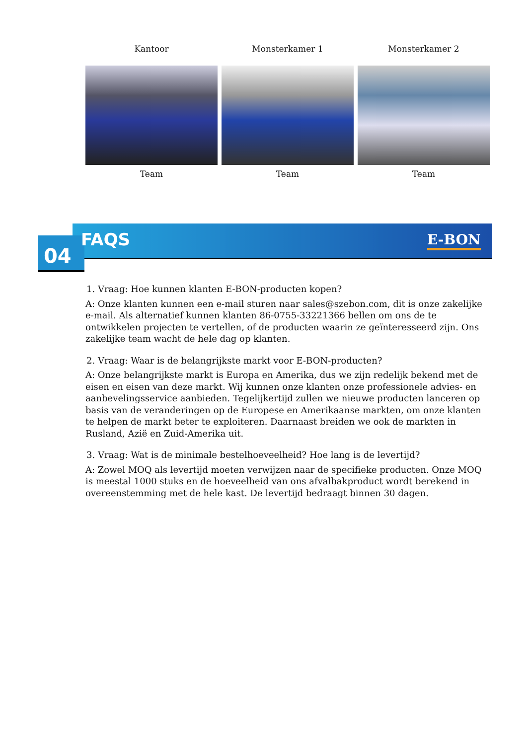Kantoor Monsterkamer 1 Monsterkamer 2
Team Team Team
04
FAQS E-BON
1. Vraag: Hoe kunnen klanten E-BON-producten kopen?
A: Onze klanten kunnen een e-mail sturen naar sales@szebon.com, dit is onze zakelijke e-mail. Als alternatief kunnen klanten 86-0755-33221366 bellen om ons de te ontwikkelen projecten te vertellen, of de producten waarin ze geïnteresseerd zijn. Ons zakelijke team wacht de hele dag op klanten.
2. Vraag: Waar is de belangrijkste markt voor E-BON-producten?
A: Onze belangrijkste markt is Europa en Amerika, dus we zijn redelijk bekend met de eisen en eisen van deze markt. Wij kunnen onze klanten onze professionele advies- en aanbevelingsservice aanbieden. Tegelijkertijd zullen we nieuwe producten lanceren op basis van de veranderingen op de Europese en Amerikaanse markten, om onze klanten te helpen de markt beter te exploiteren. Daarnaast breiden we ook de markten in Rusland, Azië en Zuid-Amerika uit.
3. Vraag: Wat is de minimale bestelhoeveelheid? Hoe lang is de levertijd?
A: Zowel MOQ als levertijd moeten verwijzen naar de specifieke producten. Onze MOQ is meestal 1000 stuks en de hoeveelheid van ons afvalbakproduct wordt berekend in overeenstemming met de hele kast. De levertijd bedraagt binnen 30 dagen.